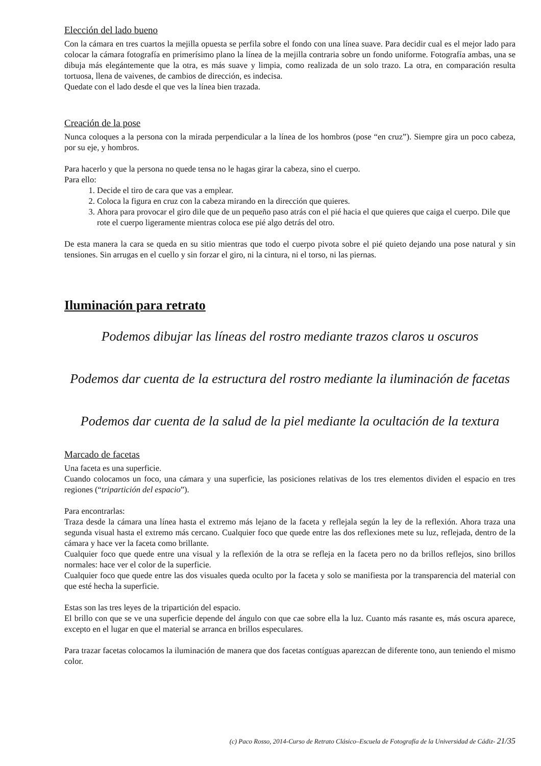Elección del lado bueno
Con la cámara en tres cuartos la mejilla opuesta se perfila sobre el fondo con una línea suave. Para decidir cual es el mejor lado para colocar la cámara fotografía en primerísimo plano la línea de la mejilla contraria sobre un fondo uniforme. Fotografía ambas, una se dibuja más elegántemente que la otra, es más suave y limpia, como realizada de un solo trazo. La otra, en comparación resulta tortuosa, llena de vaivenes, de cambios de dirección, es indecisa.
Quedate con el lado desde el que ves la línea bien trazada.
Creación de la pose
Nunca coloques a la persona con la mirada perpendicular a la línea de los hombros (pose “en cruz”). Siempre gira un poco cabeza, por su eje, y hombros.
Para hacerlo y que la persona no quede tensa no le hagas girar la cabeza, sino el cuerpo.
Para ello:
1. Decide el tiro de cara que vas a emplear.
2. Coloca la figura en cruz con la cabeza mirando en la dirección que quieres.
3. Ahora para provocar el giro dile que de un pequeño paso atrás con el pié hacia el que quieres que caiga el cuerpo. Dile que rote el cuerpo ligeramente mientras coloca ese pié algo detrás del otro.
De esta manera la cara se queda en su sitio mientras que todo el cuerpo pivota sobre el pié quieto dejando una pose natural y sin tensiones. Sin arrugas en el cuello y sin forzar el giro, ni la cintura, ni el torso, ni las piernas.
Iluminación para retrato
Podemos dibujar las líneas del rostro mediante trazos claros u oscuros
Podemos dar cuenta de la estructura del rostro mediante la iluminación de facetas
Podemos dar cuenta de la salud de la piel mediante la ocultación de la textura
Marcado de facetas
Una faceta es una superficie.
Cuando colocamos un foco, una cámara y una superficie, las posiciones relativas de los tres elementos dividen el espacio en tres regiones (“tripartición del espacio”).
Para encontrarlas:
Traza desde la cámara una línea hasta el extremo más lejano de la faceta y reflejala según la ley de la reflexión. Ahora traza una segunda visual hasta el extremo más cercano. Cualquier foco que quede entre las dos reflexiones mete su luz, reflejada, dentro de la cámara y hace ver la faceta como brillante.
Cualquier foco que quede entre una visual y la reflexión de la otra se refleja en la faceta pero no da brillos reflejos, sino brillos normales: hace ver el color de la superficie.
Cualquier foco que quede entre las dos visuales queda oculto por la faceta y solo se manifiesta por la transparencia del material con que esté hecha la superficie.
Estas son las tres leyes de la tripartición del espacio.
El brillo con que se ve una superficie depende del ángulo con que cae sobre ella la luz. Cuanto más rasante es, más oscura aparece, excepto en el lugar en que el material se arranca en brillos especulares.
Para trazar facetas colocamos la iluminación de manera que dos facetas contíguas aparezcan de diferente tono, aun teniendo el mismo color.
(c) Paco Rosso, 2014-Curso de Retrato Clásico–Escuela de Fotografía de la Universidad de Cádiz- 21/35